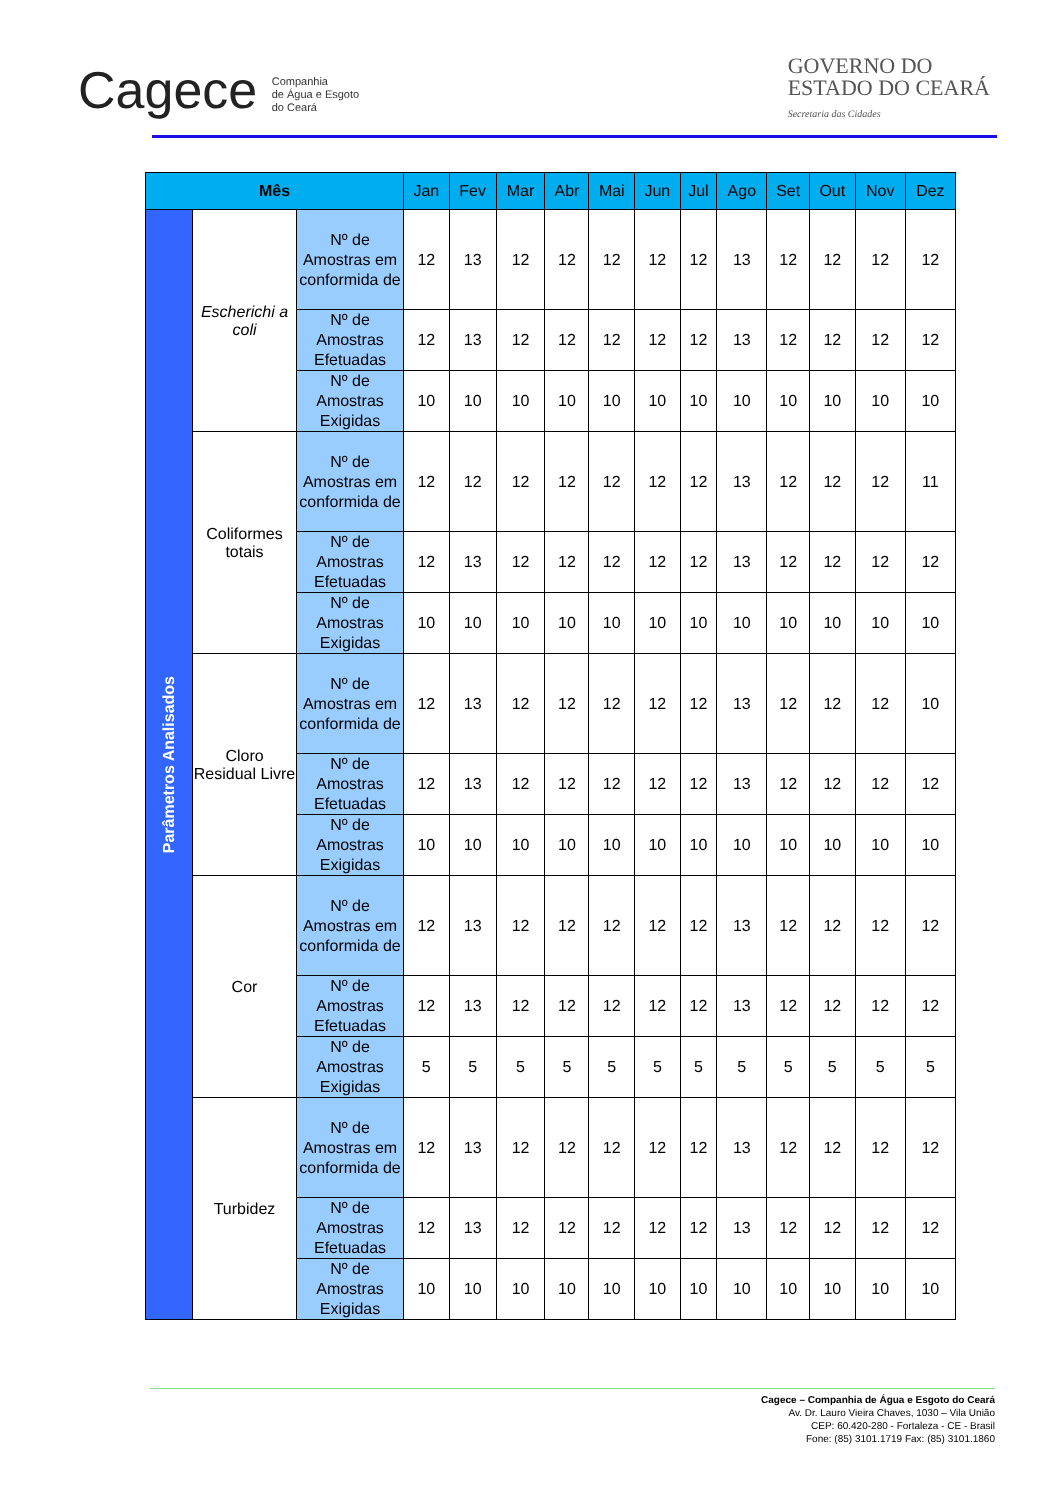Cagece Companhia
de Água e Esgoto
do Ceará
GOVERNO DO
ESTADO DO CEARÁ
Secretaria das Cidades
| Mês | | | Jan | Fev | Mar | Abr | Mai | Jun | Jul | Ago | Set | Out | Nov | Dez |
| --- | --- | --- | --- | --- | --- | --- | --- | --- | --- | --- | --- | --- | --- | --- |
| Parâmetros Analisados | Escherichi a coli | Nº de Amostras em conformida de | 12 | 13 | 12 | 12 | 12 | 12 | 12 | 13 | 12 | 12 | 12 | 12 |
| | | Nº de Amostras Efetuadas | 12 | 13 | 12 | 12 | 12 | 12 | 12 | 13 | 12 | 12 | 12 | 12 |
| | | Nº de Amostras Exigidas | 10 | 10 | 10 | 10 | 10 | 10 | 10 | 10 | 10 | 10 | 10 | 10 |
| | Coliformes totais | Nº de Amostras em conformida de | 12 | 12 | 12 | 12 | 12 | 12 | 12 | 13 | 12 | 12 | 12 | 11 |
| | | Nº de Amostras Efetuadas | 12 | 13 | 12 | 12 | 12 | 12 | 12 | 13 | 12 | 12 | 12 | 12 |
| | | Nº de Amostras Exigidas | 10 | 10 | 10 | 10 | 10 | 10 | 10 | 10 | 10 | 10 | 10 | 10 |
| | Cloro Residual Livre | Nº de Amostras em conformida de | 12 | 13 | 12 | 12 | 12 | 12 | 12 | 13 | 12 | 12 | 12 | 10 |
| | | Nº de Amostras Efetuadas | 12 | 13 | 12 | 12 | 12 | 12 | 12 | 13 | 12 | 12 | 12 | 12 |
| | | Nº de Amostras Exigidas | 10 | 10 | 10 | 10 | 10 | 10 | 10 | 10 | 10 | 10 | 10 | 10 |
| | Cor | Nº de Amostras em conformida de | 12 | 13 | 12 | 12 | 12 | 12 | 12 | 13 | 12 | 12 | 12 | 12 |
| | | Nº de Amostras Efetuadas | 12 | 13 | 12 | 12 | 12 | 12 | 12 | 13 | 12 | 12 | 12 | 12 |
| | | Nº de Amostras Exigidas | 5 | 5 | 5 | 5 | 5 | 5 | 5 | 5 | 5 | 5 | 5 | 5 |
| | Turbidez | Nº de Amostras em conformida de | 12 | 13 | 12 | 12 | 12 | 12 | 12 | 13 | 12 | 12 | 12 | 12 |
| | | Nº de Amostras Efetuadas | 12 | 13 | 12 | 12 | 12 | 12 | 12 | 13 | 12 | 12 | 12 | 12 |
| | | Nº de Amostras Exigidas | 10 | 10 | 10 | 10 | 10 | 10 | 10 | 10 | 10 | 10 | 10 | 10 |
Cagece – Companhia de Água e Esgoto do Ceará
Av. Dr. Lauro Vieira Chaves, 1030 – Vila União
CEP: 60.420-280 - Fortaleza - CE - Brasil
Fone: (85) 3101.1719 Fax: (85) 3101.1860